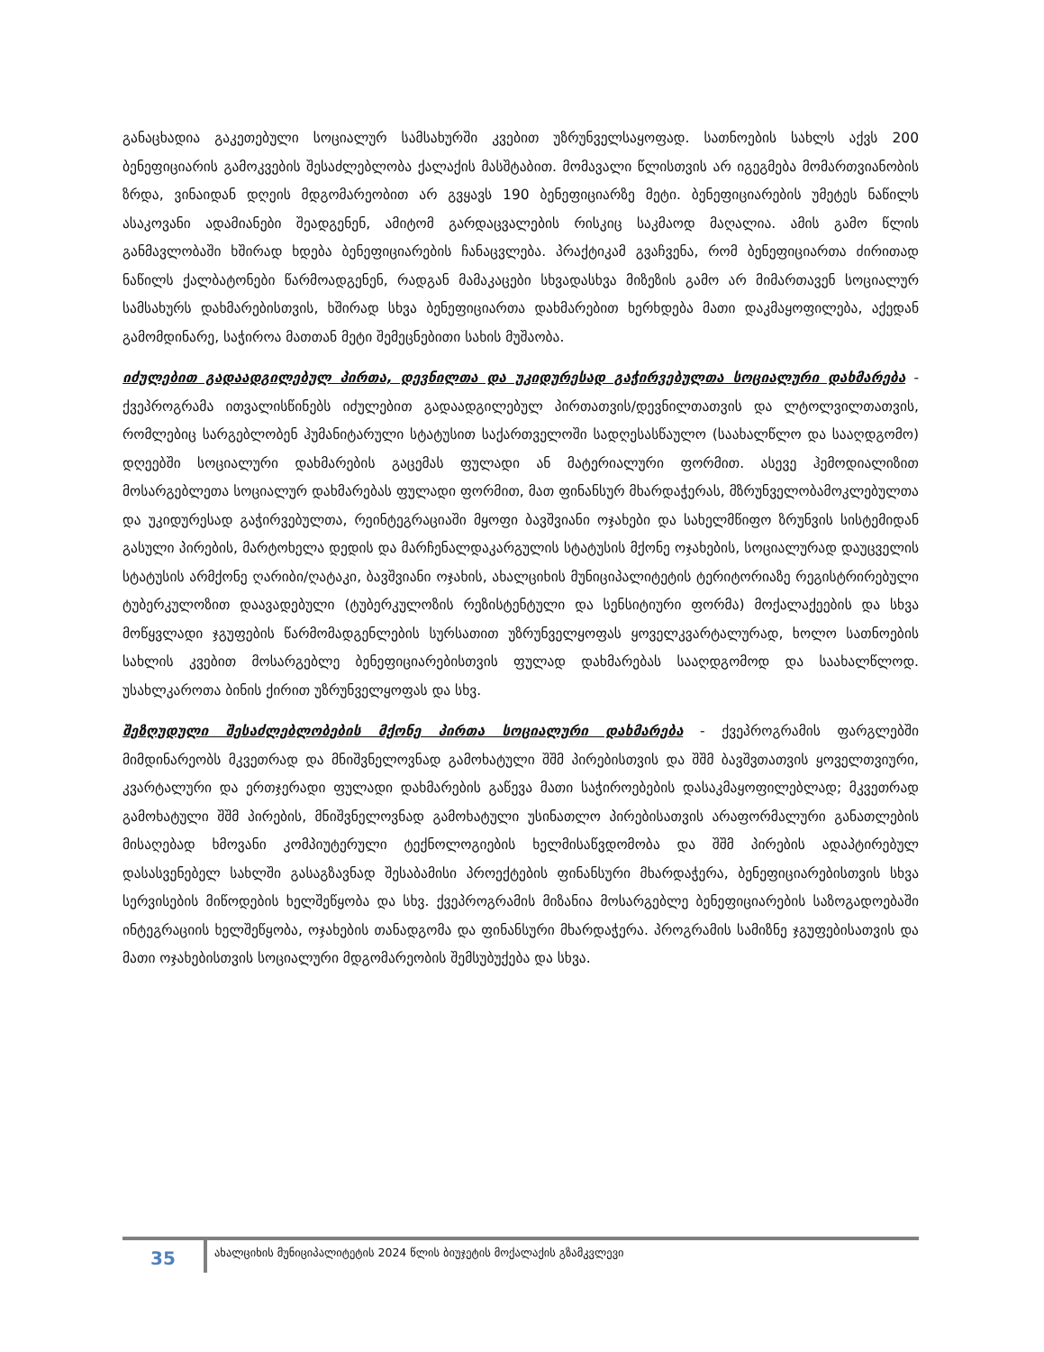განაცხადია გაკეთებული სოციალურ სამსახურში კვებით უზრუნველსაყოფად. სათნოების სახლს აქვს 200 ბენეფიციარის გამოკვების შესაძლებლობა ქალაქის მასშტაბით. მომავალი წლისთვის არ იგეგმება მომართვიანობის ზრდა, ვინაიდან დღეის მდგომარეობით არ გვყავს 190 ბენეფიციარზე მეტი. ბენეფიციარების უმეტეს ნაწილს ასაკოვანი ადამიანები შეადგენენ, ამიტომ გარდაცვალების რისკიც საკმაოდ მაღალია. ამის გამო წლის განმავლობაში ხშირად ხდება ბენეფიციარების ჩანაცვლება. პრაქტიკამ გვაჩვენა, რომ ბენეფიციართა ძირითად ნაწილს ქალბატონები წარმოადგენენ, რადგან მამაკაცები სხვადასხვა მიზეზის გამო არ მიმართავენ სოციალურ სამსახურს დახმარებისთვის, ხშირად სხვა ბენეფიციართა დახმარებით ხერხდება მათი დაკმაყოფილება, აქედან გამომდინარე, საჭიროა მათთან მეტი შემეცნებითი სახის მუშაობა.
იძულებით გადაადგილებულ პირთა, დევნილთა და უკიდურესად გაჭირვებულთა სოციალური დახმარება - ქვეპროგრამა ითვალისწინებს იძულებით გადაადგილებულ პირთათვის/დევნილთათვის და ლტოლვილთათვის, რომლებიც სარგებლობენ ჰუმანიტარული სტატუსით საქართველოში სადღესასწაულო (საახალწლო და სააღდგომო) დღეებში სოციალური დახმარების გაცემას ფულადი ან მატერიალური ფორმით. ასევე ჰემოდიალიზით მოსარგებლეთა სოციალურ დახმარებას ფულადი ფორმით, მათ ფინანსურ მხარდაჭერას, მზრუნველობამოკლებულთა და უკიდურესად გაჭირვებულთა, რეინტეგრაციაში მყოფი ბავშვიანი ოჯახები და სახელმწიფო ზრუნვის სისტემიდან გასული პირების, მარტოხელა დედის და მარჩენალდაკარგულის სტატუსის მქონე ოჯახების, სოციალურად დაუცველის სტატუსის არმქონე ღარიბი/ღატაკი, ბავშვიანი ოჯახის, ახალციხის მუნიციპალიტეტის ტერიტორიაზე რეგისტრირებული ტუბერკულოზით დაავადებული (ტუბერკულოზის რეზისტენტული და სენსიტიური ფორმა) მოქალაქეების და სხვა მოწყვლადი ჯგუფების წარმომადგენლების სურსათით უზრუნველყოფას ყოველკვარტალურად, ხოლო სათნოების სახლის კვებით მოსარგებლე ბენეფიციარებისთვის ფულად დახმარებას სააღდგომოდ და საახალწლოდ. უსახლკაროთა ბინის ქირით უზრუნველყოფას და სხვ.
შეზღუდული შესაძლებლობების მქონე პირთა სოციალური დახმარება - ქვეპროგრამის ფარგლებში მიმდინარეობს მკვეთრად და მნიშვნელოვნად გამოხატული შშმ პირებისთვის და შშმ ბავშვთათვის ყოველთვიური, კვარტალური და ერთჯერადი ფულადი დახმარების გაწევა მათი საჭიროებების დასაკმაყოფილებლად; მკვეთრად გამოხატული შშმ პირების, მნიშვნელოვნად გამოხატული უსინათლო პირებისათვის არაფორმალური განათლების მისაღებად ხმოვანი კომპიუტერული ტექნოლოგიების ხელმისაწვდომობა და შშმ პირების ადაპტირებულ დასასვენებელ სახლში გასაგზავნად შესაბამისი პროექტების ფინანსური მხარდაჭერა, ბენეფიციარებისთვის სხვა სერვისების მიწოდების ხელშეწყობა და სხვ. ქვეპროგრამის მიზანია მოსარგებლე ბენეფიციარების საზოგადოებაში ინტეგრაციის ხელშეწყობა, ოჯახების თანადგომა და ფინანსური მხარდაჭერა. პროგრამის სამიზნე ჯგუფებისათვის და მათი ოჯახებისთვის სოციალური მდგომარეობის შემსუბუქება და სხვა.
35
ახალციხის მუნიციპალიტეტის 2024 წლის ბიუჯეტის მოქალაქის გზამკვლევი